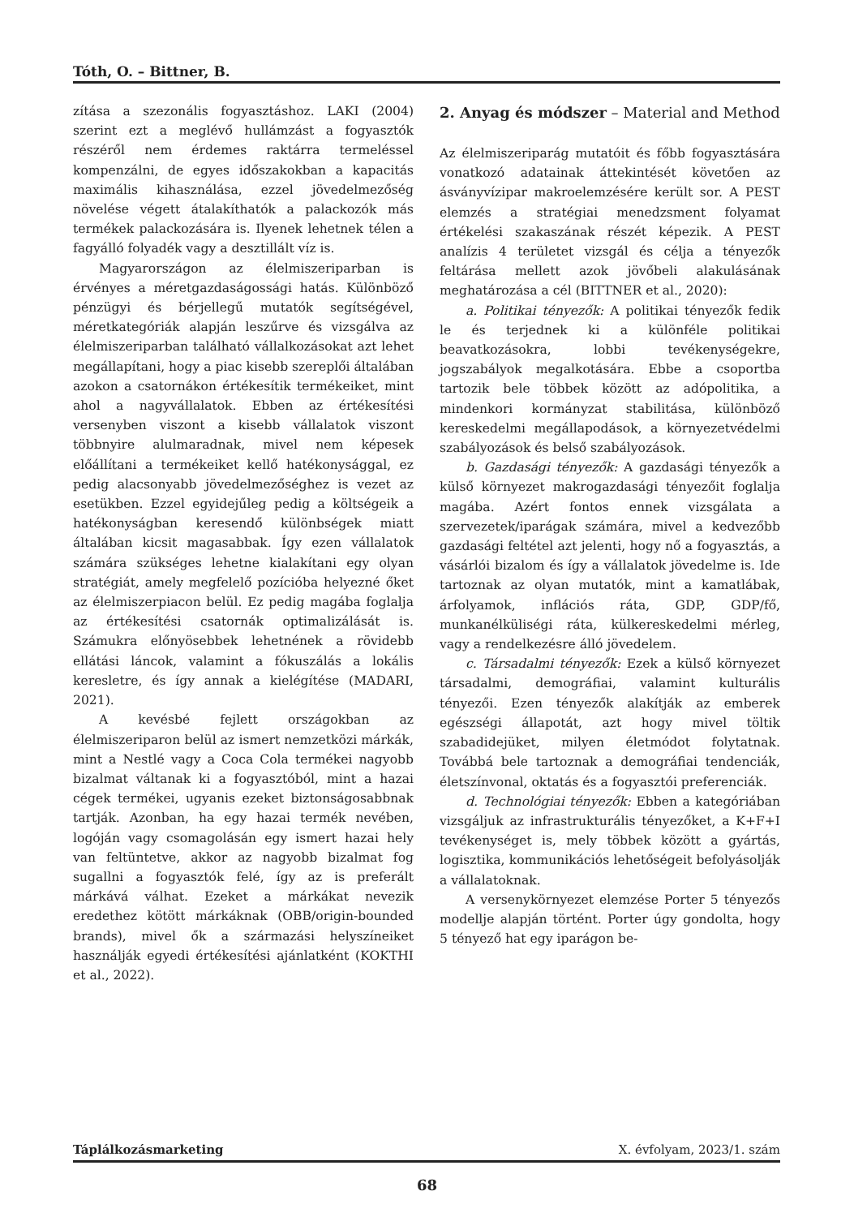Tóth, O. – Bittner, B.
zítása a szezonális fogyasztáshoz. LAKI (2004) szerint ezt a meglévő hullámzást a fogyasztók részéről nem érdemes raktárra termeléssel kompenzálni, de egyes időszakokban a kapacitás maximális kihasználása, ezzel jövedelmezőség növelése végett átalakíthatók a palackozók más termékek palackozására is. Ilyenek lehetnek télen a fagyálló folyadék vagy a desztillált víz is.
Magyarországon az élelmiszeriparban is érvényes a méretgazdaságossági hatás. Különböző pénzügyi és bérjellegű mutatók segítségével, méretkategóriák alapján leszűrve és vizsgálva az élelmiszeriparban található vállalkozásokat azt lehet megállapítani, hogy a piac kisebb szereplői általában azokon a csatornákon értékesítik termékeiket, mint ahol a nagyvállalatok. Ebben az értékesítési versenyben viszont a kisebb vállalatok viszont többnyire alulmaradnak, mivel nem képesek előállítani a termékeiket kellő hatékonysággal, ez pedig alacsonyabb jövedelmezőséghez is vezet az esetükben. Ezzel egyidejűleg pedig a költségeik a hatékonyságban keresendő különbségek miatt általában kicsit magasabbak. Így ezen vállalatok számára szükséges lehetne kialakítani egy olyan stratégiát, amely megfelelő pozícióba helyezné őket az élelmiszerpiacon belül. Ez pedig magába foglalja az értékesítési csatornák optimalizálását is. Számukra előnyösebbek lehetnének a rövidebb ellátási láncok, valamint a fókuszálás a lokális keresletre, és így annak a kielégítése (MADARI, 2021).
A kevésbé fejlett országokban az élelmiszeriparon belül az ismert nemzetközi márkák, mint a Nestlé vagy a Coca Cola termékei nagyobb bizalmat váltanak ki a fogyasztóból, mint a hazai cégek termékei, ugyanis ezeket biztonságosabbnak tartják. Azonban, ha egy hazai termék nevében, logóján vagy csomagolásán egy ismert hazai hely van feltüntetve, akkor az nagyobb bizalmat fog sugallni a fogyasztók felé, így az is preferált márkává válhat. Ezeket a márkákat nevezik eredethez kötött márkáknak (OBB/origin-bounded brands), mivel ők a származási helyszíneiket használják egyedi értékesítési ajánlatként (KOKTHI et al., 2022).
2. Anyag és módszer – Material and Method
Az élelmiszeriparág mutatóit és főbb fogyasztására vonatkozó adatainak áttekintését követően az ásványvízipar makroelemzésére került sor. A PEST elemzés a stratégiai menedzsment folyamat értékelési szakaszának részét képezik. A PEST analízis 4 területet vizsgál és célja a tényezők feltárása mellett azok jövőbeli alakulásának meghatározása a cél (BITTNER et al., 2020):
a. Politikai tényezők: A politikai tényezők fedik le és terjednek ki a különféle politikai beavatkozásokra, lobbi tevékenységekre, jogszabályok megalkotására. Ebbe a csoportba tartozik bele többek között az adópolitika, a mindenkori kormányzat stabilitása, különböző kereskedelmi megállapodások, a környezetvédelmi szabályozások és belső szabályozások.
b. Gazdasági tényezők: A gazdasági tényezők a külső környezet makrogazdasági tényezőit foglalja magába. Azért fontos ennek vizsgálata a szervezetek/iparágak számára, mivel a kedvezőbb gazdasági feltétel azt jelenti, hogy nő a fogyasztás, a vásárlói bizalom és így a vállalatok jövedelme is. Ide tartoznak az olyan mutatók, mint a kamatlábak, árfolyamok, inflációs ráta, GDP, GDP/fő, munkanélküliségi ráta, külkereskedelmi mérleg, vagy a rendelkezésre álló jövedelem.
c. Társadalmi tényezők: Ezek a külső környezet társadalmi, demográfiai, valamint kulturális tényezői. Ezen tényezők alakítják az emberek egészségi állapotát, azt hogy mivel töltik szabadidejüket, milyen életmódot folytatnak. Továbbá bele tartoznak a demográfiai tendenciák, életszínvonal, oktatás és a fogyasztói preferenciák.
d. Technológiai tényezők: Ebben a kategóriában vizsgáljuk az infrastrukturális tényezőket, a K+F+I tevékenységet is, mely többek között a gyártás, logisztika, kommunikációs lehetőségeit befolyásolják a vállalatoknak.
A versenykörnyezet elemzése Porter 5 tényezős modellje alapján történt. Porter úgy gondolta, hogy 5 tényező hat egy iparágon be-
Táplálkozásmarketing X. évfolyam, 2023/1. szám
68